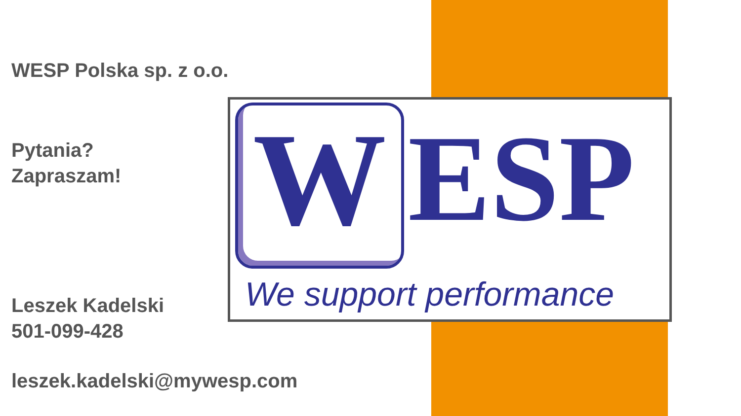WESP Polska sp. z o.o.
Pytania?
Zapraszam!
Leszek Kadelski
501-099-428
leszek.kadelski@mywesp.com
W
ESP
We support performance